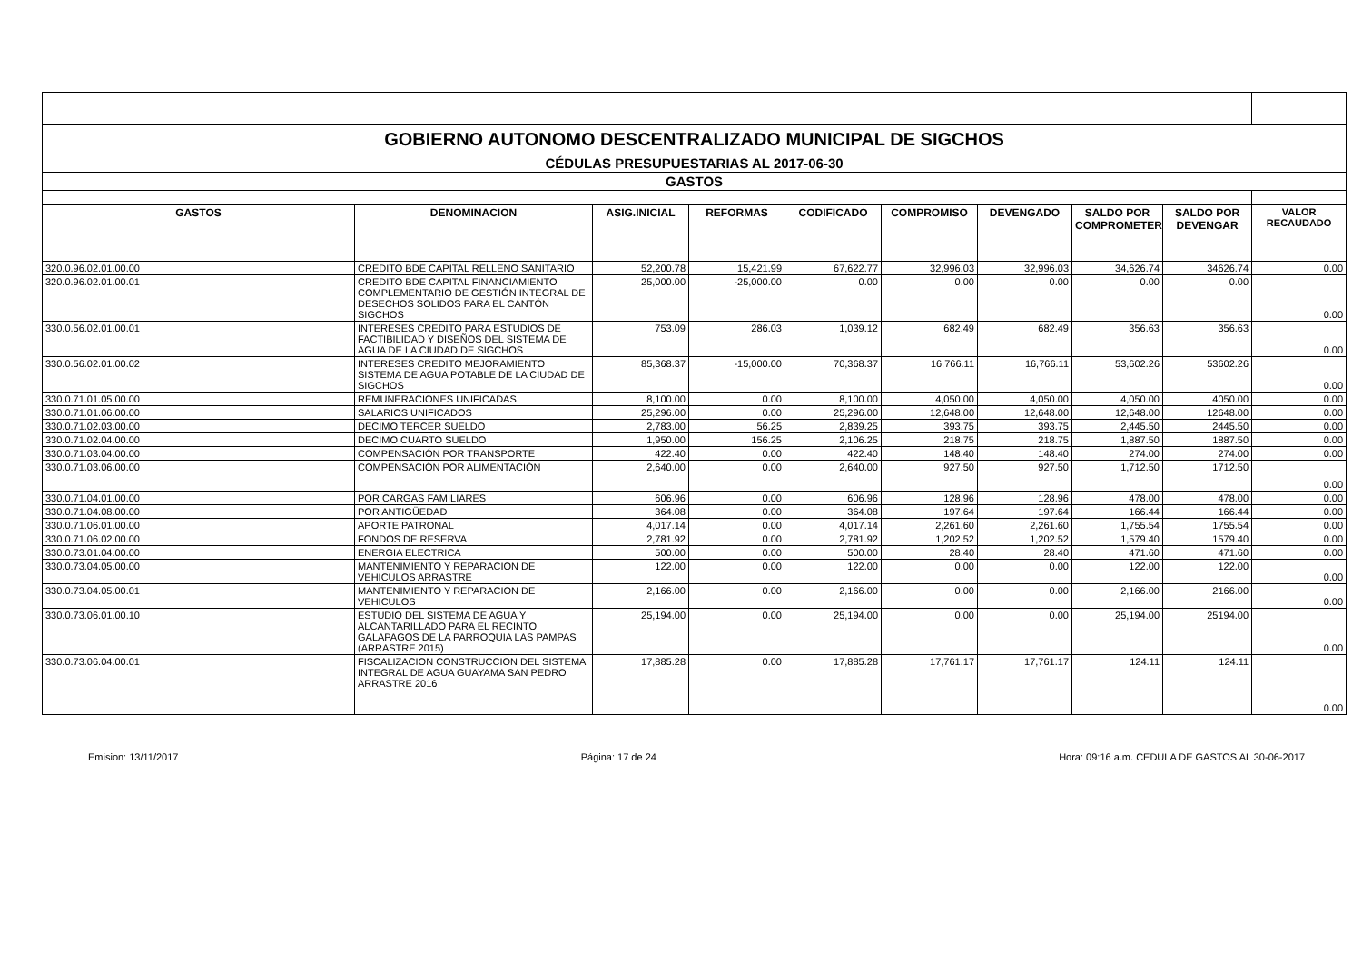| GOBIERNO AUTONOMO DESCENTRALIZADO MUNICIPAL DE SIGCHOS | | | | | | | | | |
| CÉDULAS PRESUPUESTARIAS AL 2017-06-30 | | | | | | | | | |
| GASTOS | | | | | | | | | |
| GASTOS | DENOMINACION | ASIG.INICIAL | REFORMAS | CODIFICADO | COMPROMISO | DEVENGADO | SALDO POR COMPROMETER | SALDO POR DEVENGAR | VALOR RECAUDADO |
| 320.0.96.02.01.00.00 | CREDITO BDE CAPITAL RELLENO SANITARIO | 52,200.78 | 15,421.99 | 67,622.77 | 32,996.03 | 32,996.03 | 34,626.74 | 34626.74 | 0.00 |
| 320.0.96.02.01.00.01 | CREDITO BDE CAPITAL FINANCIAMIENTO COMPLEMENTARIO DE GESTIÓN INTEGRAL DE DESECHOS SOLIDOS PARA EL CANTÓN SIGCHOS | 25,000.00 | -25,000.00 | 0.00 | 0.00 | 0.00 | 0.00 | 0.00 | 0.00 |
| 330.0.56.02.01.00.01 | INTERESES CREDITO PARA ESTUDIOS DE FACTIBILIDAD Y DISEÑOS DEL SISTEMA DE AGUA DE LA CIUDAD DE SIGCHOS | 753.09 | 286.03 | 1,039.12 | 682.49 | 682.49 | 356.63 | 356.63 | 0.00 |
| 330.0.56.02.01.00.02 | INTERESES CREDITO MEJORAMIENTO SISTEMA DE AGUA POTABLE DE LA CIUDAD DE SIGCHOS | 85,368.37 | -15,000.00 | 70,368.37 | 16,766.11 | 16,766.11 | 53,602.26 | 53602.26 | 0.00 |
| 330.0.71.01.05.00.00 | REMUNERACIONES UNIFICADAS | 8,100.00 | 0.00 | 8,100.00 | 4,050.00 | 4,050.00 | 4,050.00 | 4050.00 | 0.00 |
| 330.0.71.01.06.00.00 | SALARIOS UNIFICADOS | 25,296.00 | 0.00 | 25,296.00 | 12,648.00 | 12,648.00 | 12,648.00 | 12648.00 | 0.00 |
| 330.0.71.02.03.00.00 | DECIMO TERCER SUELDO | 2,783.00 | 56.25 | 2,839.25 | 393.75 | 393.75 | 2,445.50 | 2445.50 | 0.00 |
| 330.0.71.02.04.00.00 | DECIMO CUARTO SUELDO | 1,950.00 | 156.25 | 2,106.25 | 218.75 | 218.75 | 1,887.50 | 1887.50 | 0.00 |
| 330.0.71.03.04.00.00 | COMPENSACIÓN POR TRANSPORTE | 422.40 | 0.00 | 422.40 | 148.40 | 148.40 | 274.00 | 274.00 | 0.00 |
| 330.0.71.03.06.00.00 | COMPENSACIÓN POR ALIMENTACIÓN | 2,640.00 | 0.00 | 2,640.00 | 927.50 | 927.50 | 1,712.50 | 1712.50 | 0.00 |
| 330.0.71.04.01.00.00 | POR CARGAS FAMILIARES | 606.96 | 0.00 | 606.96 | 128.96 | 128.96 | 478.00 | 478.00 | 0.00 |
| 330.0.71.04.08.00.00 | POR ANTIGÜEDAD | 364.08 | 0.00 | 364.08 | 197.64 | 197.64 | 166.44 | 166.44 | 0.00 |
| 330.0.71.06.01.00.00 | APORTE PATRONAL | 4,017.14 | 0.00 | 4,017.14 | 2,261.60 | 2,261.60 | 1,755.54 | 1755.54 | 0.00 |
| 330.0.71.06.02.00.00 | FONDOS DE RESERVA | 2,781.92 | 0.00 | 2,781.92 | 1,202.52 | 1,202.52 | 1,579.40 | 1579.40 | 0.00 |
| 330.0.73.01.04.00.00 | ENERGIA ELECTRICA | 500.00 | 0.00 | 500.00 | 28.40 | 28.40 | 471.60 | 471.60 | 0.00 |
| 330.0.73.04.05.00.00 | MANTENIMIENTO Y REPARACION DE VEHICULOS ARRASTRE | 122.00 | 0.00 | 122.00 | 0.00 | 0.00 | 122.00 | 122.00 | 0.00 |
| 330.0.73.04.05.00.01 | MANTENIMIENTO Y REPARACION DE VEHICULOS | 2,166.00 | 0.00 | 2,166.00 | 0.00 | 0.00 | 2,166.00 | 2166.00 | 0.00 |
| 330.0.73.06.01.00.10 | ESTUDIO DEL SISTEMA DE AGUA Y ALCANTARILLADO PARA EL RECINTO GALAPAGOS DE LA PARROQUIA LAS PAMPAS (ARRASTRE 2015) | 25,194.00 | 0.00 | 25,194.00 | 0.00 | 0.00 | 25,194.00 | 25194.00 | 0.00 |
| 330.0.73.06.04.00.01 | FISCALIZACION CONSTRUCCION DEL SISTEMA INTEGRAL DE AGUA GUAYAMA SAN PEDRO ARRASTRE 2016 | 17,885.28 | 0.00 | 17,885.28 | 17,761.17 | 17,761.17 | 124.11 | 124.11 | 0.00 |
Emision: 13/11/2017 Página: 17 de 24 Hora: 09:16 a.m. CEDULA DE GASTOS AL 30-06-2017